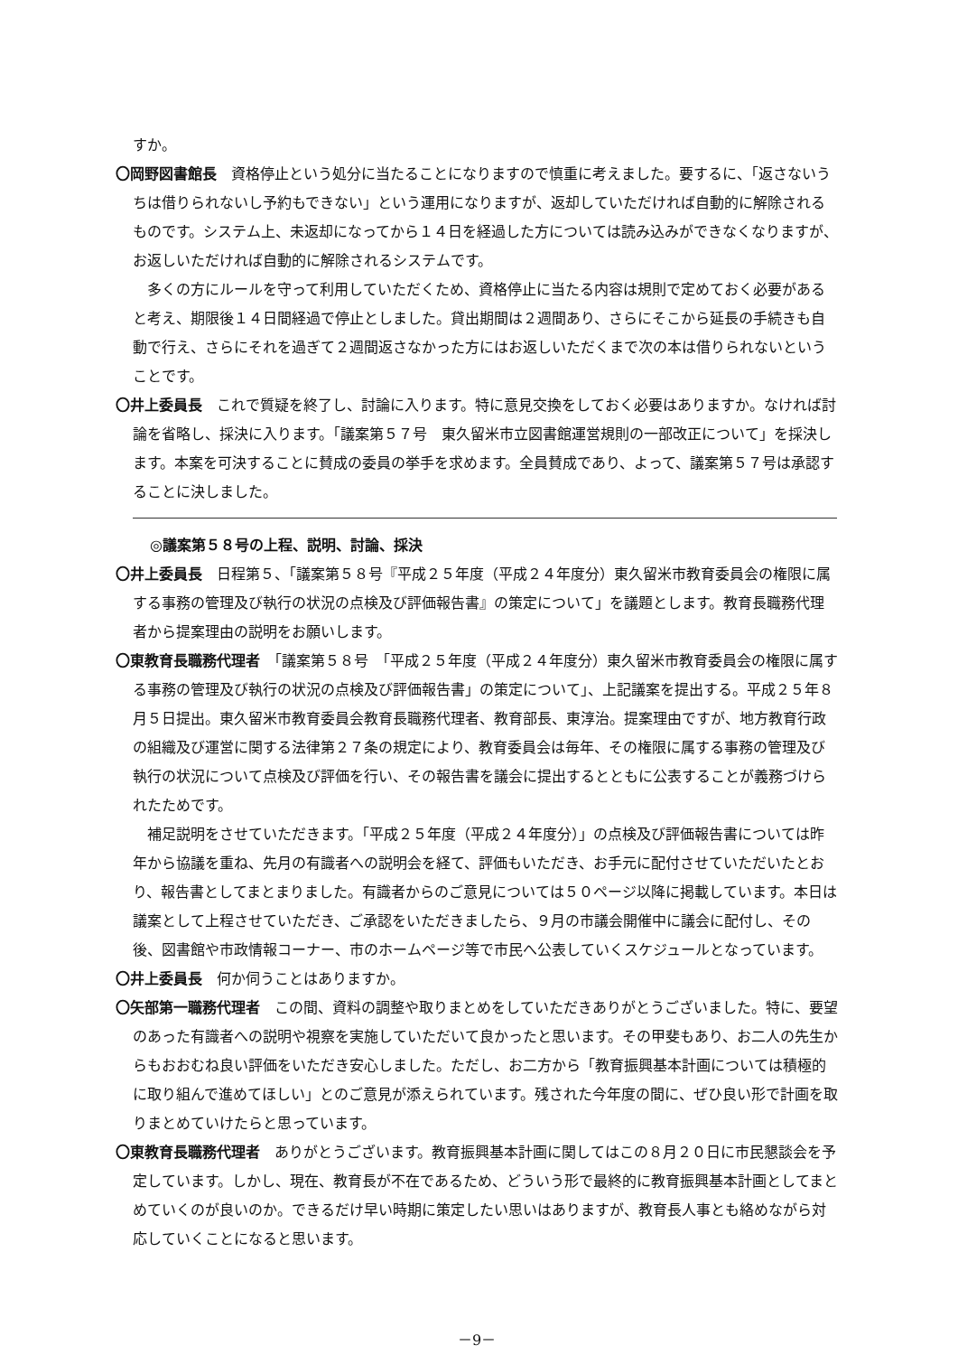すか。
〇岡野図書館長　資格停止という処分に当たることになりますので慎重に考えました。要するに、「返さないうちは借りられないし予約もできない」という運用になりますが、返却していただければ自動的に解除されるものです。システム上、未返却になってから１４日を経過した方については読み込みができなくなりますが、お返しいただければ自動的に解除されるシステムです。
多くの方にルールを守って利用していただくため、資格停止に当たる内容は規則で定めておく必要があると考え、期限後１４日間経過で停止としました。貸出期間は２週間あり、さらにそこから延長の手続きも自動で行え、さらにそれを過ぎて２週間返さなかった方にはお返しいただくまで次の本は借りられないということです。
〇井上委員長　これで質疑を終了し、討論に入ります。特に意見交換をしておく必要はありますか。なければ討論を省略し、採決に入ります。「議案第５７号　東久留米市立図書館運営規則の一部改正について」を採決します。本案を可決することに賛成の委員の挙手を求めます。全員賛成であり、よって、議案第５７号は承認することに決しました。
◎議案第５８号の上程、説明、討論、採決
〇井上委員長　日程第５、「議案第５８号『平成２５年度（平成２４年度分）東久留米市教育委員会の権限に属する事務の管理及び執行の状況の点検及び評価報告書』の策定について」を議題とします。教育長職務代理者から提案理由の説明をお願いします。
〇東教育長職務代理者　「議案第５８号　「平成２５年度（平成２４年度分）東久留米市教育委員会の権限に属する事務の管理及び執行の状況の点検及び評価報告書」の策定について」、上記議案を提出する。平成２５年８月５日提出。東久留米市教育委員会教育長職務代理者、教育部長、東淳治。提案理由ですが、地方教育行政の組織及び運営に関する法律第２７条の規定により、教育委員会は毎年、その権限に属する事務の管理及び執行の状況について点検及び評価を行い、その報告書を議会に提出するとともに公表することが義務づけられたためです。
補足説明をさせていただきます。「平成２５年度（平成２４年度分）」の点検及び評価報告書については昨年から協議を重ね、先月の有識者への説明会を経て、評価もいただき、お手元に配付させていただいたとおり、報告書としてまとまりました。有識者からのご意見については５０ページ以降に掲載しています。本日は議案として上程させていただき、ご承認をいただきましたら、９月の市議会開催中に議会に配付し、その後、図書館や市政情報コーナー、市のホームページ等で市民へ公表していくスケジュールとなっています。
〇井上委員長　何か伺うことはありますか。
〇矢部第一職務代理者　この間、資料の調整や取りまとめをしていただきありがとうございました。特に、要望のあった有識者への説明や視察を実施していただいて良かったと思います。その甲斐もあり、お二人の先生からもおおむね良い評価をいただき安心しました。ただし、お二方から「教育振興基本計画については積極的に取り組んで進めてほしい」とのご意見が添えられています。残された今年度の間に、ぜひ良い形で計画を取りまとめていけたらと思っています。
〇東教育長職務代理者　ありがとうございます。教育振興基本計画に関してはこの８月２０日に市民懇談会を予定しています。しかし、現在、教育長が不在であるため、どういう形で最終的に教育振興基本計画としてまとめていくのが良いのか。できるだけ早い時期に策定したい思いはありますが、教育長人事とも絡めながら対応していくことになると思います。
－9－